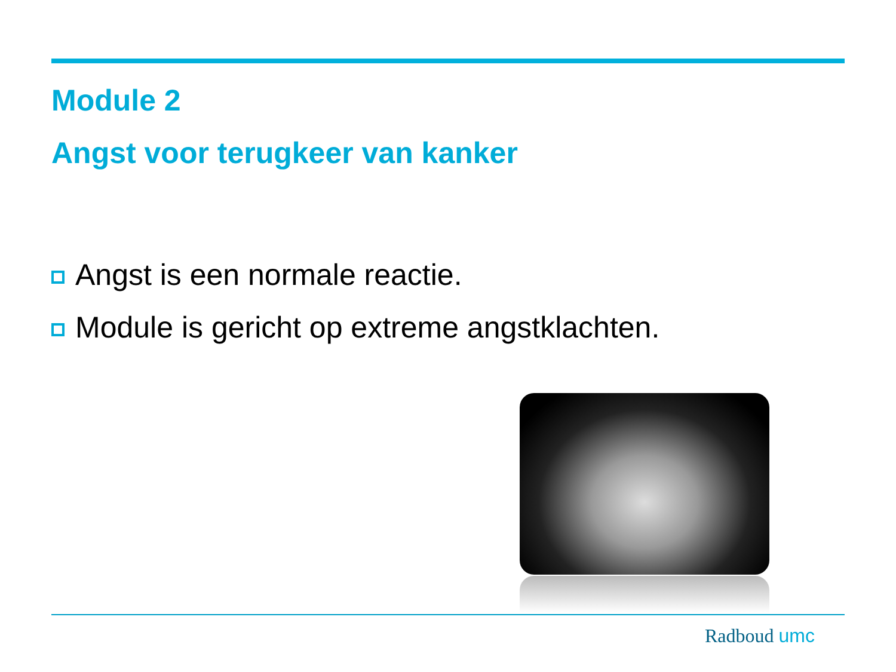Module 2
Angst voor terugkeer van kanker
Angst is een normale reactie.
Module is gericht op extreme angstklachten.
Radboud umc